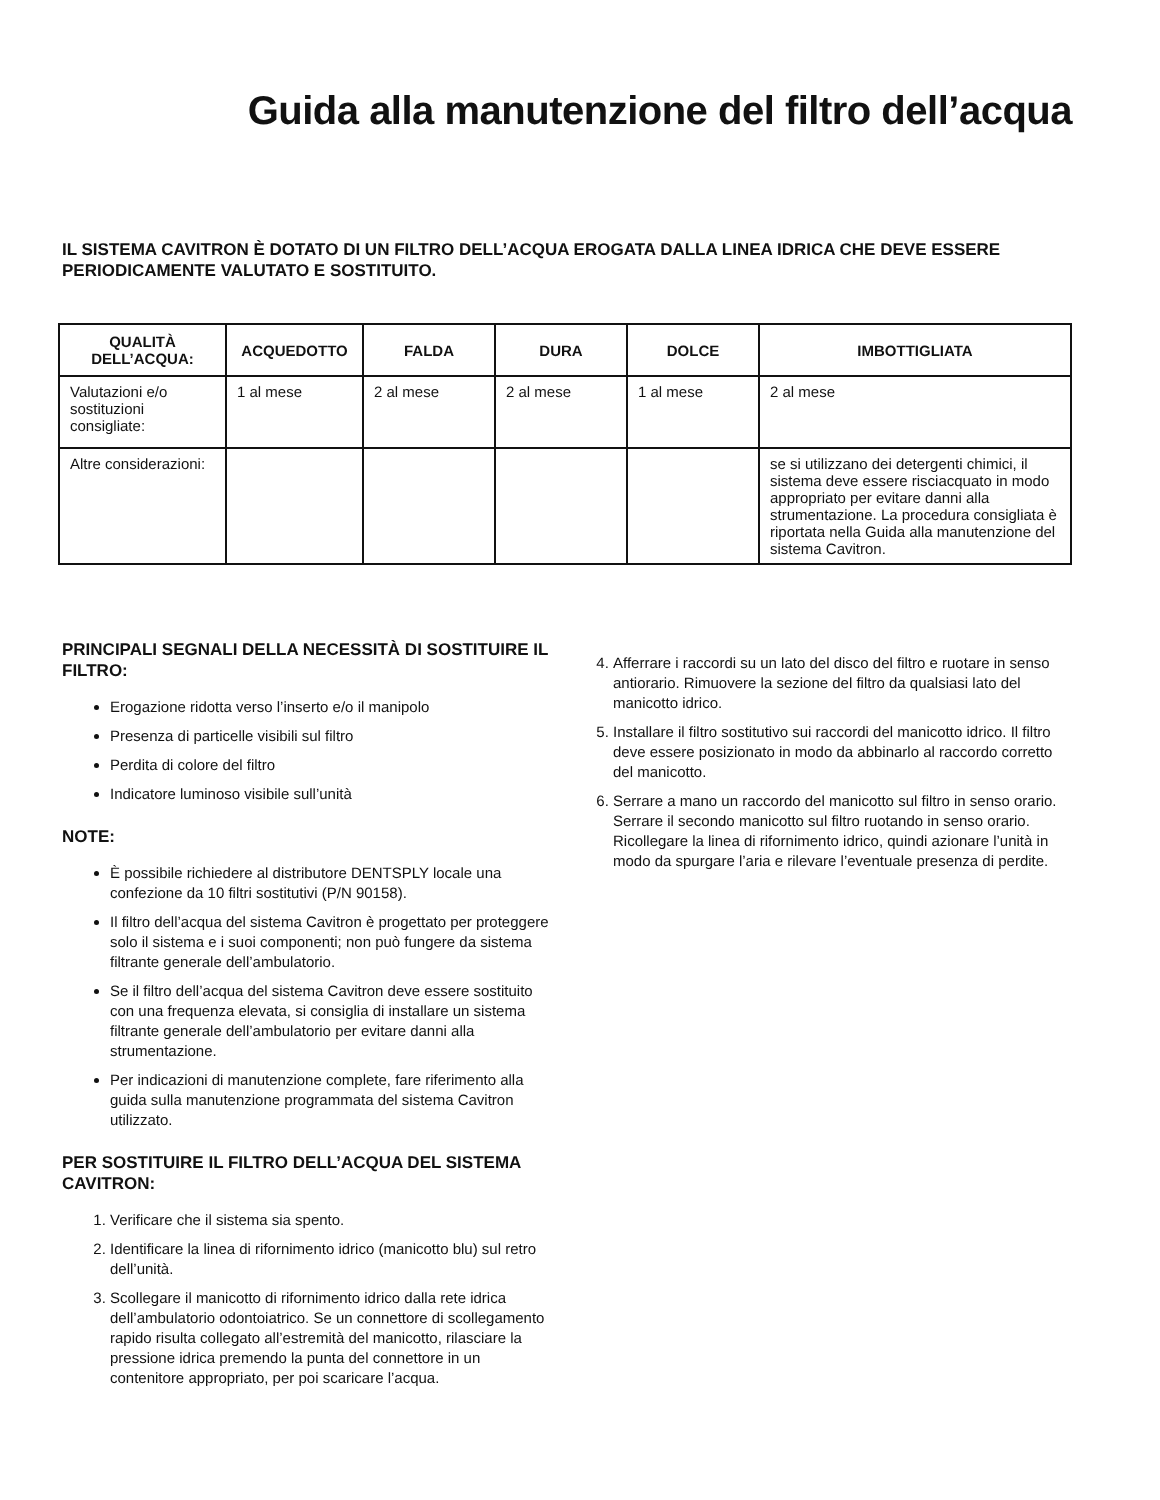Guida alla manutenzione del filtro dell’acqua
IL SISTEMA CAVITRON È DOTATO DI UN FILTRO DELL’ACQUA EROGATA DALLA LINEA IDRICA CHE DEVE ESSERE PERIODICAMENTE VALUTATO E SOSTITUITO.
| QUALITÀ DELL’ACQUA: | ACQUEDOTTO | FALDA | DURA | DOLCE | IMBOTTIGLIATA |
| --- | --- | --- | --- | --- | --- |
| Valutazioni e/o sostituzioni consigliate: | 1 al mese | 2 al mese | 2 al mese | 1 al mese | 2 al mese |
| Altre considerazioni: | | | | | se si utilizzano dei detergenti chimici, il sistema deve essere risciacquato in modo appropriato per evitare danni alla strumentazione. La procedura consigliata è riportata nella Guida alla manutenzione del sistema Cavitron. |
PRINCIPALI SEGNALI DELLA NECESSITÀ DI SOSTITUIRE IL FILTRO:
Erogazione ridotta verso l’inserto e/o il manipolo
Presenza di particelle visibili sul filtro
Perdita di colore del filtro
Indicatore luminoso visibile sull’unità
NOTE:
È possibile richiedere al distributore DENTSPLY locale una confezione da 10 filtri sostitutivi (P/N 90158).
Il filtro dell’acqua del sistema Cavitron è progettato per proteggere solo il sistema e i suoi componenti; non può fungere da sistema filtrante generale dell’ambulatorio.
Se il filtro dell’acqua del sistema Cavitron deve essere sostituito con una frequenza elevata, si consiglia di installare un sistema filtrante generale dell’ambulatorio per evitare danni alla strumentazione.
Per indicazioni di manutenzione complete, fare riferimento alla guida sulla manutenzione programmata del sistema Cavitron utilizzato.
PER SOSTITUIRE IL FILTRO DELL’ACQUA DEL SISTEMA CAVITRON:
1. Verificare che il sistema sia spento.
2. Identificare la linea di rifornimento idrico (manicotto blu) sul retro dell’unità.
3. Scollegare il manicotto di rifornimento idrico dalla rete idrica dell’ambulatorio odontoiatrico. Se un connettore di scollegamento rapido risulta collegato all’estremità del manicotto, rilasciare la pressione idrica premendo la punta del connettore in un contenitore appropriato, per poi scaricare l’acqua.
4. Afferrare i raccordi su un lato del disco del filtro e ruotare in senso antiorario. Rimuovere la sezione del filtro da qualsiasi lato del manicotto idrico.
5. Installare il filtro sostitutivo sui raccordi del manicotto idrico. Il filtro deve essere posizionato in modo da abbinarlo al raccordo corretto del manicotto.
6. Serrare a mano un raccordo del manicotto sul filtro in senso orario. Serrare il secondo manicotto sul filtro ruotando in senso orario. Ricollegare la linea di rifornimento idrico, quindi azionare l’unità in modo da spurgare l’aria e rilevare l’eventuale presenza di perdite.